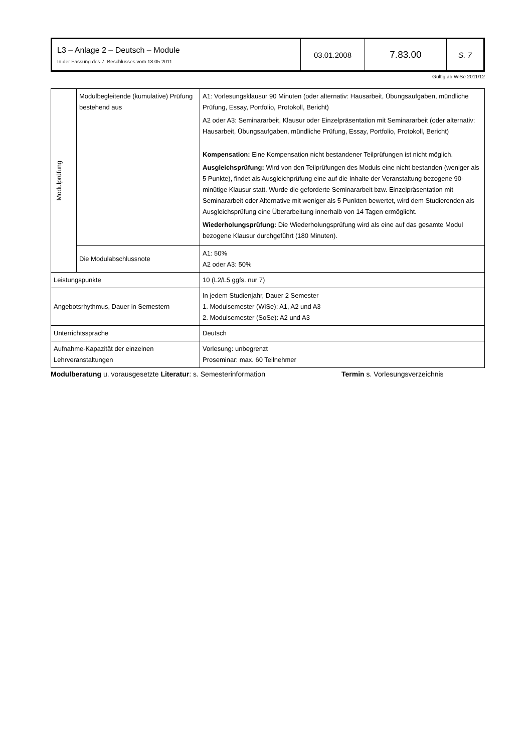| L3 – Anlage 2 – Deutsch – Module In der Fassung des 7. Beschlusses vom 18.05.2011 | 03.01.2008 | 7.83.00 | S. 7 |
Gültig ab WiSe 2011/12
| Modulprüfung | Modulbegleitende (kumulative) Prüfung bestehend aus | A1: Vorlesungsklausur 90 Minuten (oder alternativ: Hausarbeit, Übungsaufgaben, mündliche Prüfung, Essay, Portfolio, Protokoll, Bericht) A2 oder A3: Seminararbeit, Klausur oder Einzelpräsentation mit Seminararbeit (oder alternativ: Hausarbeit, Übungsaufgaben, mündliche Prüfung, Essay, Portfolio, Protokoll, Bericht) Kompensation: Eine Kompensation nicht bestandener Teilprüfungen ist nicht möglich. Ausgleichsprüfung: Wird von den Teilprüfungen des Moduls eine nicht bestanden (weniger als 5 Punkte), findet als Ausgleichprüfung eine auf die Inhalte der Veranstaltung bezogene 90-minütige Klausur statt. Wurde die geforderte Seminararbeit bzw. Einzelpräsentation mit Seminararbeit oder Alternative mit weniger als 5 Punkten bewertet, wird dem Studierenden als Ausgleichsprüfung eine Überarbeitung innerhalb von 14 Tagen ermöglicht. Wiederholungsprüfung: Die Wiederholungsprüfung wird als eine auf das gesamte Modul bezogene Klausur durchgeführt (180 Minuten). |
| | Die Modulabschlussnote | A1: 50% A2 oder A3: 50% |
| Leistungspunkte | | 10 (L2/L5 ggfs. nur 7) |
| Angebotsrhythmus, Dauer in Semestern | | In jedem Studienjahr, Dauer 2 Semester 1. Modulsemester (WiSe): A1, A2 und A3 2. Modulsemester (SoSe): A2 und A3 |
| Unterrichtssprache | | Deutsch |
| Aufnahme-Kapazität der einzelnen Lehrveranstaltungen | | Vorlesung: unbegrenzt Proseminar: max. 60 Teilnehmer |
Modulberatung u. vorausgesetzte Literatur: s. Semesterinformation Termin s. Vorlesungsverzeichnis